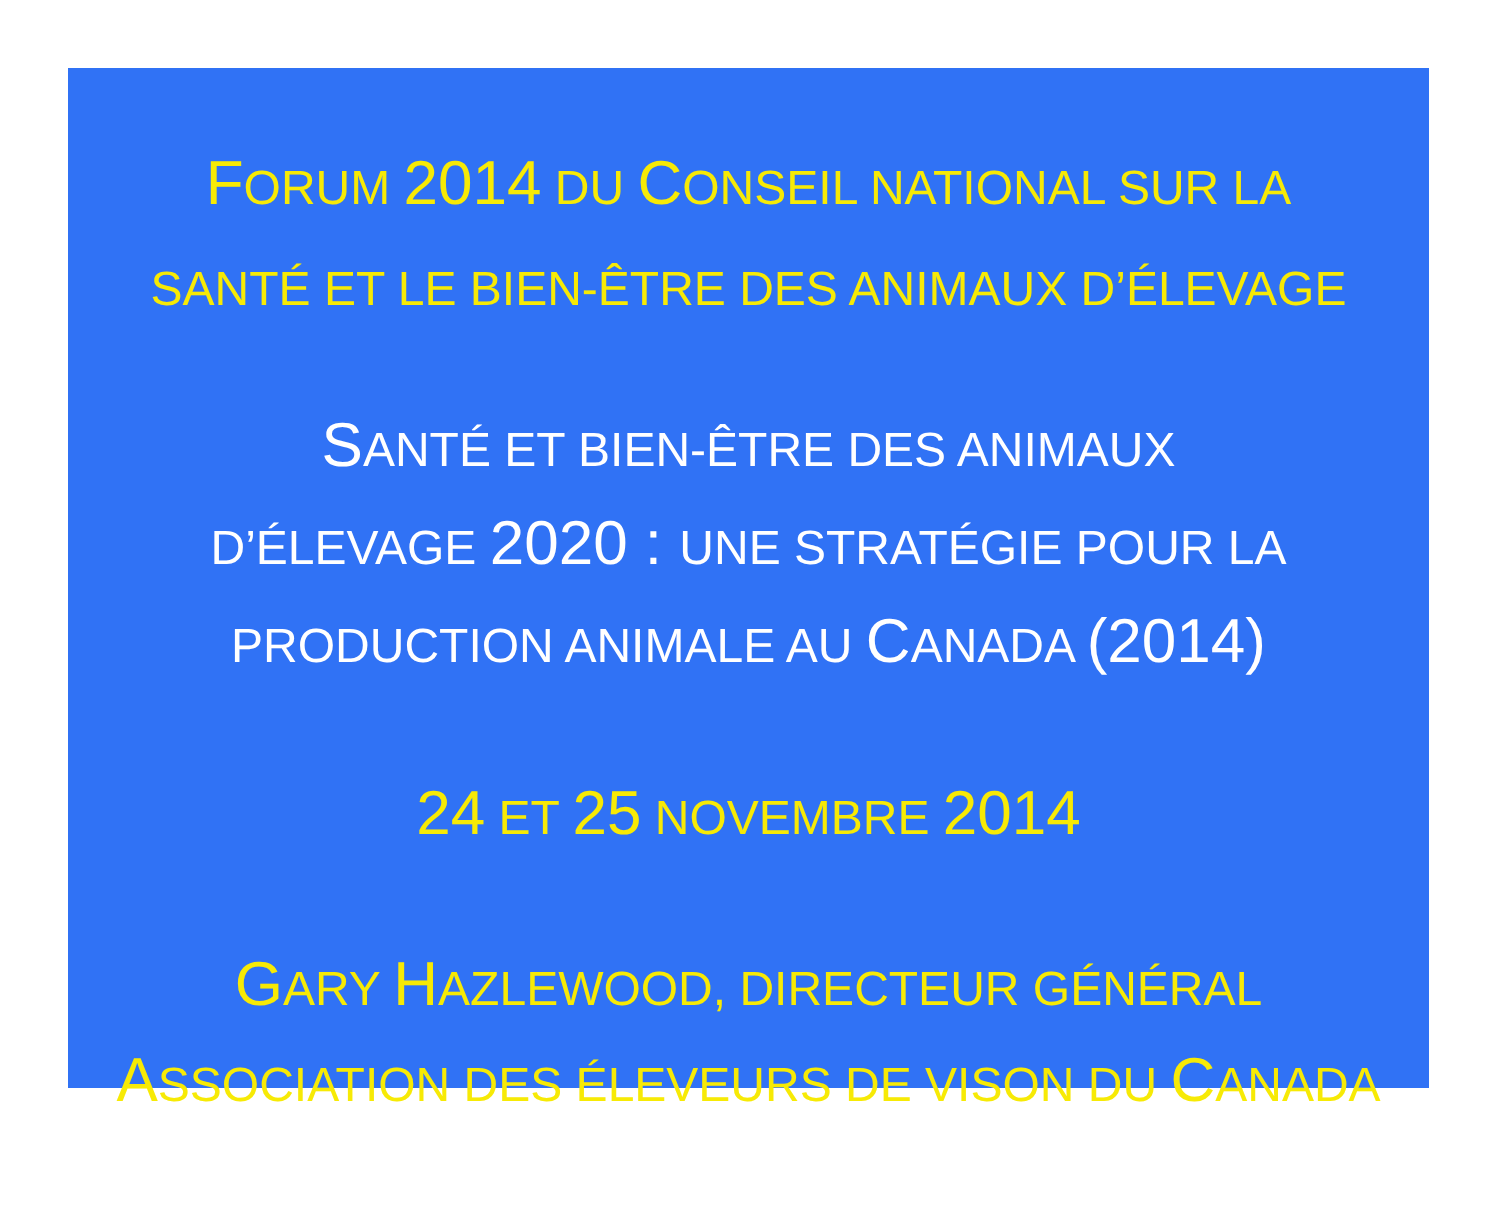FORUM 2014 DU CONSEIL NATIONAL SUR LA
SANTÉ ET LE BIEN-ÊTRE DES ANIMAUX D’ÉLEVAGE
SANTÉ ET BIEN-ÊTRE DES ANIMAUX
D’ÉLEVAGE 2020 : UNE STRATÉGIE POUR LA
PRODUCTION ANIMALE AU CANADA (2014)
24 ET 25 NOVEMBRE 2014
GARY HAZLEWOOD, DIRECTEUR GÉNÉRAL
ASSOCIATION DES ÉLEVEURS DE VISON DU CANADA